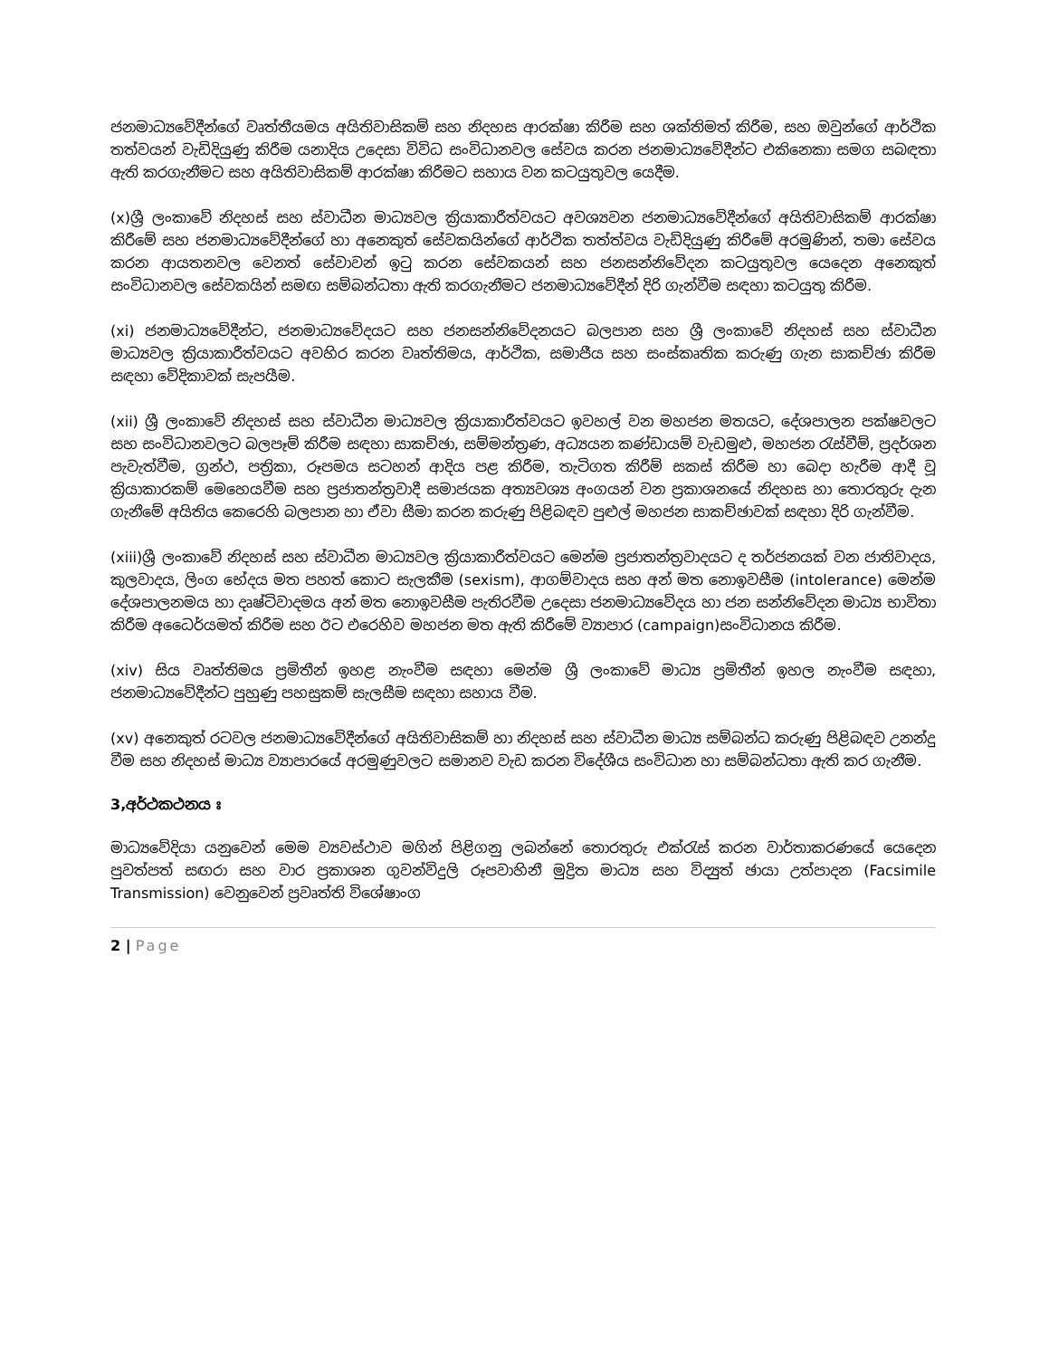ජනමාධ්‍යවේදීන්ගේ වෘත්තීයමය අයිතිවාසිකම් සහ නිදහස ආරක්ෂා කිරීම සහ ශක්තිමත් කිරීම, සහ ඔවුන්ගේ ආර්ථික තත්වයන් වැඩිදියුණු කිරීම යනාදිය උදෙසා විවිධ සංවිධානවල සේවය කරන ජනමාධ්‍යවේදීන්ට එකිනෙකා සමග සබඳතා ඇති කරගැනීමට සහ අයිතිවාසිකම් ආරක්ෂා කිරීමට සහාය වන කටයුතුවල යෙදීම.
(x)ශ්‍රී ලංකාවේ නිදහස් සහ ස්වාධීන මාධ්‍යවල ක්‍රියාකාරීත්වයට අවශ්‍යවන ජනමාධ්‍යවේදීන්ගේ අයිතිවාසිකම් ආරක්ෂා කිරීමේ සහ ජනමාධ්‍යවේදීන්ගේ හා අනෙකුත් සේවකයින්ගේ ආර්ථික තත්ත්වය වැඩිදියුණු කිරීමේ අරමුණින්, තමා සේවය කරන ආයතනවල වෙනත් සේවාවන් ඉටු කරන සේවකයන් සහ ජනසන්නිවේදන කටයුතුවල යෙදෙන අනෙකුත් සංවිධානවල සේවකයින් සමඟ සම්බන්ධතා ඇති කරගැනීමට ජනමාධ්‍යවේදීන් දිරි ගැන්වීම සඳහා කටයුතු කිරීම.
(xi) ජනමාධ්‍යවේදීන්ට, ජනමාධ්‍යවේදයට සහ ජනසන්නිවේදනයට බලපාන සහ ශ්‍රී ලංකාවේ නිදහස් සහ ස්වාධීන මාධ්‍යවල ක්‍රියාකාරීත්වයට අවහිර කරන වෘත්තිමය, ආර්ථික, සමාජීය සහ සංස්කෘතික කරුණු ගැන සාකච්ඡා කිරීම සඳහා වේදිකාවක් සැපයීම.
(xii) ශ්‍රී ලංකාවේ නිදහස් සහ ස්වාධීන මාධ්‍යවල ක්‍රියාකාරීත්වයට ඉවහල් වන මහජන මතයට, දේශපාලන පක්ෂවලට සහ සංවිධානවලට බලපෑම් කිරීම සඳහා සාකච්ඡා, සම්මන්ත්‍රණ, අධ්‍යයන කණ්ඩායම් වැඩමුළු, මහජන රැස්වීම්, ප්‍රදර්ශන පැවැත්වීම, ග්‍රන්ථ, පත්‍රිකා, රූපමය සටහන් ආදිය පළ කිරීම, තැටිගත කිරීම් සකස් කිරීම හා බෙදා හැරීම ආදී වූ ක්‍රියාකාරකම් මෙහෙයවීම සහ ප්‍රජාතන්ත්‍රවාදී සමාජයක අත්‍යවශ්‍ය අංගයන් වන ප්‍රකාශනයේ නිදහස හා තොරතුරු දැන ගැනීමේ අයිතිය කෙරෙහි බලපාන හා ඒවා සීමා කරන කරුණු පිළිබඳව පුළුල් මහජන සාකච්ඡාවක් සඳහා දිරි ගැන්වීම.
(xiii)ශ්‍රී ලංකාවේ නිදහස් සහ ස්වාධීන මාධ්‍යවල ක්‍රියාකාරීත්වයට මෙන්ම ප්‍රජාතන්ත්‍රවාදයට ද තර්ජනයක් වන ජාතිවාදය, කුලවාදය, ලිංග භේදය මත පහත් කොට සැලකීම (sexism), ආගම්වාදය සහ අන් මත නොඉවසීම (intolerance) මෙන්ම දේශපාලනමය හා දෘෂ්ටිවාදමය අන් මත නොඉවසීම පැතිරවීම උදෙසා ජනමාධ්‍යවේදය හා ජන සන්නිවේදන මාධ්‍ය භාවිතා කිරීම අධෛර්යමත් කිරීම සහ ඊට එරෙහිව මහජන මත ඇති කිරීමේ ව්‍යාපාර (campaign)සංවිධානය කිරීම.
(xiv) සිය වෘත්තිමය ප්‍රමිතීන් ඉහළ නැංවීම සඳහා මෙන්ම ශ්‍රී ලංකාවේ මාධ්‍ය ප්‍රමිතීන් ඉහල නැංවීම සඳහා, ජනමාධ්‍යවේදීන්ට පුහුණු පහසුකම් සැලසීම සඳහා සහාය වීම.
(xv) අනෙකුත් රටවල ජනමාධ්‍යවේදීන්ගේ අයිතිවාසිකම් හා නිදහස් සහ ස්වාධීන මාධ්‍ය සම්බන්ධ කරුණු පිළිබඳව උනන්දු වීම සහ නිදහස් මාධ්‍ය ව්‍යාපාරයේ අරමුණුවලට සමානව වැඩ කරන විදේශීය සංවිධාන හා සම්බන්ධතා ඇති කර ගැනීම.
3,අර්ථකථනය ඃ
මාධ්‍යවේදියා යනුවෙන් මෙම ව්‍යවස්ථාව මගින් පිළිගනු ලබන්නේ තොරතුරු එක්රැස් කරන වාර්තාකරණයේ යෙදෙන පුවත්පත් සඟරා සහ වාර ප්‍රකාශන ගුවන්විදුලි රූපවාහිනී මුද්‍රිත මාධ්‍ය සහ විද්‍යුත් ඡායා උත්පාදන (Facsimile Transmission) වෙනුවෙන් ප්‍රවෘත්ති විශේෂාංග
2 | Page